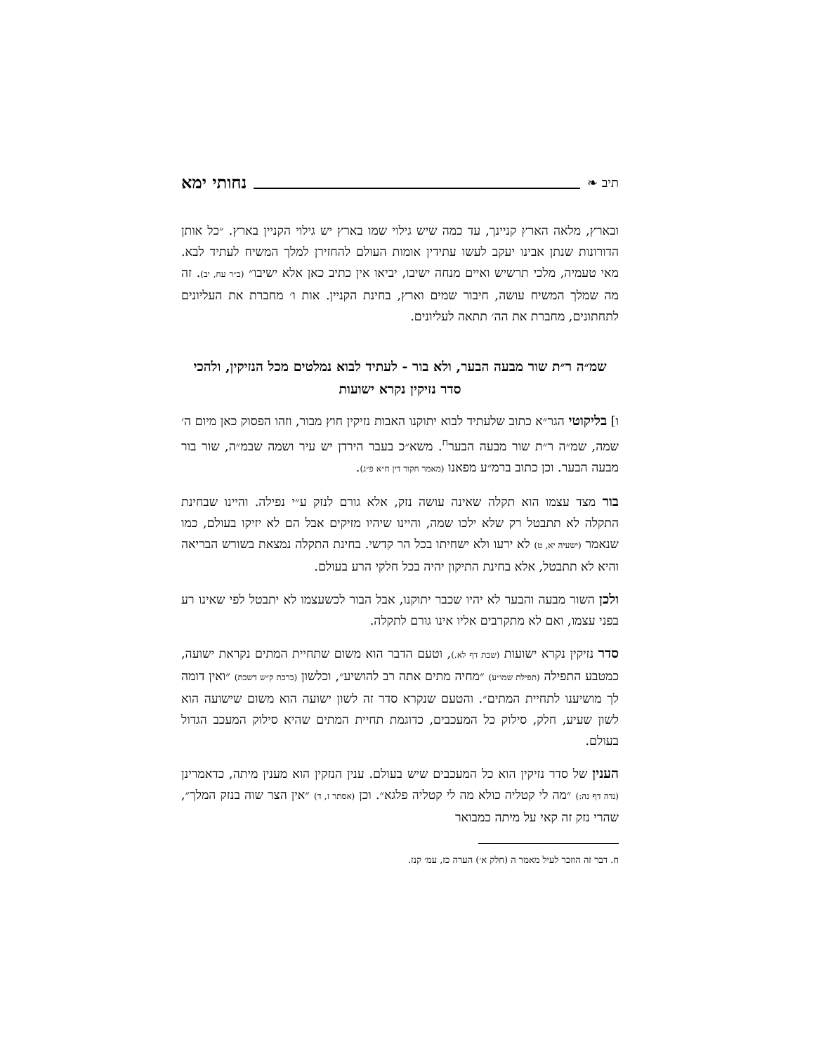תיב ❧ נחותי ימא
ובארץ, מלאה הארץ קניינך, עד כמה שיש גילוי שמו בארץ יש גילוי הקניין בארץ. ״כל אותן הדורונות שנתן אבינו יעקב לעשו עתידין אומות העולם להחזירן למלך המשיח לעתיד לבא. מאי טעמיה, מלכי תרשיש ואיים מנחה ישיבו, יביאו אין כתיב כאן אלא ישיבו״ (ב״ר עח, יב). זה מה שמלך המשיח עושה, חיבור שמים וארץ, בחינת הקניין. אות ו׳ מחברת את העליונים לתחתונים, מחברת את הה׳ תתאה לעליונים.
שמ״ה ר״ת שור מבעה הבער, ולא בור - לעתיד לבוא נמלטים מכל הנזיקין, ולהכי סדר נזיקין נקרא ישועות
ו] בליקוטי הגר״א כתוב שלעתיד לבוא יתוקנו האבות נזיקין חוץ מבור, וזהו הפסוק כאן מיום ה׳ שמה, שמ״ה ר״ת שור מבעה הבער<sup>ח</sup>. משא״כ בעבר הירדן יש עיר ושמה שבמ״ה, שור בור מבעה הבער. וכן כתוב ברמ״ע מפאנו (מאמר חקור דין ח״א פ״ג).
בור מצד עצמו הוא תקלה שאינה עושה נזק, אלא גורם לנזק ע״י נפילה. והיינו שבחינת התקלה לא תתבטל רק שלא ילכו שמה, והיינו שיהיו מזיקים אבל הם לא יזיקו בעולם, כמו שנאמר (ישעיה יא, ט) לא ירעו ולא ישחיתו בכל הר קדשי. בחינת התקלה נמצאת בשורש הבריאה והיא לא תתבטל, אלא בחינת התיקון יהיה בכל חלקי הרע בעולם.
ולכן השור מבעה והבער לא יהיו שכבר יתוקנו, אבל הבור לכשעצמו לא יתבטל לפי שאינו רע בפני עצמו, ואם לא מתקרבים אליו אינו גורם לתקלה.
סדר נזיקין נקרא ישועות (שבת דף לא.), וטעם הדבר הוא משום שתחיית המתים נקראת ישועה, כמטבע התפילה (תפילת שמו״ע) ״מחיה מתים אתה רב להושיע״, וכלשון (ברכת ק״ש דשבת) ״ואין דומה לך מושיענו לתחיית המתים״. והטעם שנקרא סדר זה לשון ישועה הוא משום שישועה הוא לשון שעיע, חלק, סילוק כל המעכבים, כדוגמת תחיית המתים שהיא סילוק המעכב הגדול בעולם.
הענין של סדר נזיקין הוא כל המעכבים שיש בעולם. ענין הנזקין הוא מענין מיתה, כדאמרינן (נדה דף נה:) ״מה לי קטליה כולא מה לי קטליה פלגא״. וכן (אסתר ז, ד) ״אין הצר שוה בנזק המלך״, שהרי נזק זה קאי על מיתה כמבואר
ח. דבר זה הוזכר לעיל מאמר ה (חלק א׳) הערה כז, עמ׳ קנז.